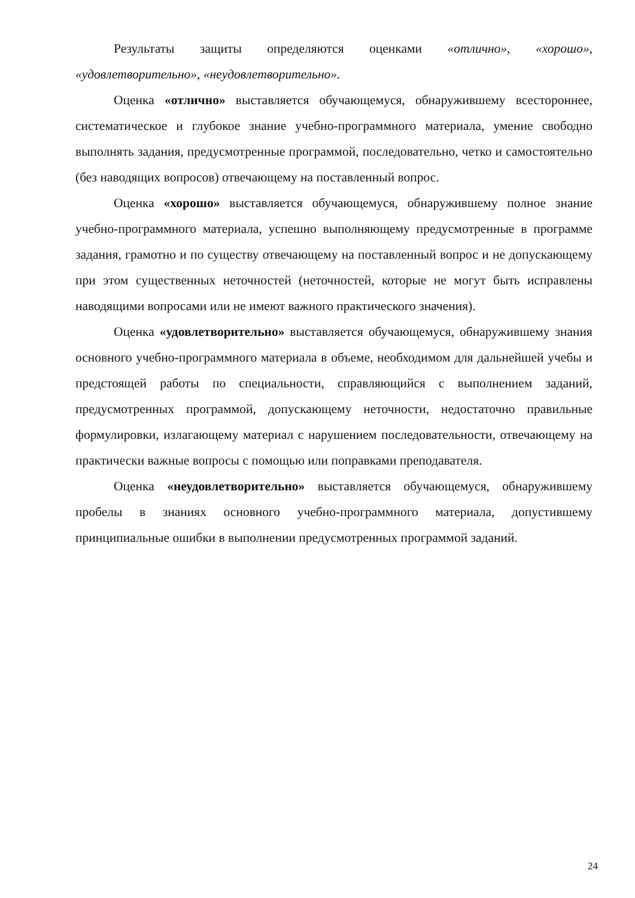Результаты защиты определяются оценками «отлично», «хорошо», «удовлетворительно», «неудовлетворительно».
Оценка «отлично» выставляется обучающемуся, обнаружившему всестороннее, систематическое и глубокое знание учебно-программного материала, умение свободно выполнять задания, предусмотренные программой, последовательно, четко и самостоятельно (без наводящих вопросов) отвечающему на поставленный вопрос.
Оценка «хорошо» выставляется обучающемуся, обнаружившему полное знание учебно-программного материала, успешно выполняющему предусмотренные в программе задания, грамотно и по существу отвечающему на поставленный вопрос и не допускающему при этом существенных неточностей (неточностей, которые не могут быть исправлены наводящими вопросами или не имеют важного практического значения).
Оценка «удовлетворительно» выставляется обучающемуся, обнаружившему знания основного учебно-программного материала в объеме, необходимом для дальнейшей учебы и предстоящей работы по специальности, справляющийся с выполнением заданий, предусмотренных программой, допускающему неточности, недостаточно правильные формулировки, излагающему материал с нарушением последовательности, отвечающему на практически важные вопросы с помощью или поправками преподавателя.
Оценка «неудовлетворительно» выставляется обучающемуся, обнаружившему пробелы в знаниях основного учебно-программного материала, допустившему принципиальные ошибки в выполнении предусмотренных программой заданий.
24